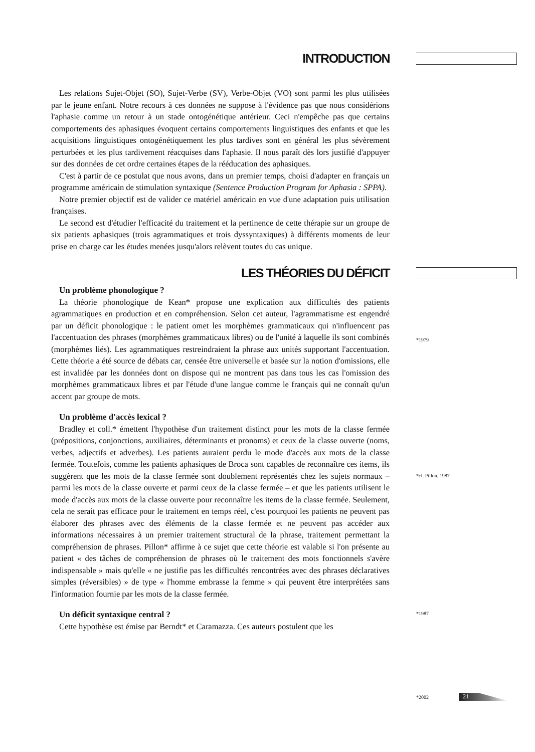INTRODUCTION
Les relations Sujet-Objet (SO), Sujet-Verbe (SV), Verbe-Objet (VO) sont parmi les plus utilisées par le jeune enfant. Notre recours à ces données ne suppose à l'évidence pas que nous considérions l'aphasie comme un retour à un stade ontogénétique antérieur. Ceci n'empêche pas que certains comportements des aphasiques évoquent certains comportements linguistiques des enfants et que les acquisitions linguistiques ontogénétiquement les plus tardives sont en général les plus sévèrement perturbées et les plus tardivement réacquises dans l'aphasie. Il nous paraît dès lors justifié d'appuyer sur des données de cet ordre certaines étapes de la rééducation des aphasiques.
C'est à partir de ce postulat que nous avons, dans un premier temps, choisi d'adapter en français un programme américain de stimulation syntaxique (Sentence Production Program for Aphasia : SPPA).
Notre premier objectif est de valider ce matériel américain en vue d'une adaptation puis utilisation françaises.
Le second est d'étudier l'efficacité du traitement et la pertinence de cette thérapie sur un groupe de six patients aphasiques (trois agrammatiques et trois dyssyntaxiques) à différents moments de leur prise en charge car les études menées jusqu'alors relèvent toutes du cas unique.
LES THÉORIES DU DÉFICIT
Un problème phonologique ?
La théorie phonologique de Kean* propose une explication aux difficultés des patients agrammatiques en production et en compréhension. Selon cet auteur, l'agrammatisme est engendré par un déficit phonologique : le patient omet les morphèmes grammaticaux qui n'influencent pas l'accentuation des phrases (morphèmes grammaticaux libres) ou de l'unité à laquelle ils sont combinés (morphèmes liés). Les agrammatiques restreindraient la phrase aux unités supportant l'accentuation. Cette théorie a été source de débats car, censée être universelle et basée sur la notion d'omissions, elle est invalidée par les données dont on dispose qui ne montrent pas dans tous les cas l'omission des morphèmes grammaticaux libres et par l'étude d'une langue comme le français qui ne connaît qu'un accent par groupe de mots.
Un problème d'accès lexical ?
Bradley et coll.* émettent l'hypothèse d'un traitement distinct pour les mots de la classe fermée (prépositions, conjonctions, auxiliaires, déterminants et pronoms) et ceux de la classe ouverte (noms, verbes, adjectifs et adverbes). Les patients auraient perdu le mode d'accès aux mots de la classe fermée. Toutefois, comme les patients aphasiques de Broca sont capables de reconnaître ces items, ils suggèrent que les mots de la classe fermée sont doublement représentés chez les sujets normaux – parmi les mots de la classe ouverte et parmi ceux de la classe fermée – et que les patients utilisent le mode d'accès aux mots de la classe ouverte pour reconnaître les items de la classe fermée. Seulement, cela ne serait pas efficace pour le traitement en temps réel, c'est pourquoi les patients ne peuvent pas élaborer des phrases avec des éléments de la classe fermée et ne peuvent pas accéder aux informations nécessaires à un premier traitement structural de la phrase, traitement permettant la compréhension de phrases. Pillon* affirme à ce sujet que cette théorie est valable si l'on présente au patient « des tâches de compréhension de phrases où le traitement des mots fonctionnels s'avère indispensable » mais qu'elle « ne justifie pas les difficultés rencontrées avec des phrases déclaratives simples (réversibles) » de type « l'homme embrasse la femme » qui peuvent être interprétées sans l'information fournie par les mots de la classe fermée.
Un déficit syntaxique central ?
Cette hypothèse est émise par Berndt* et Caramazza. Ces auteurs postulent que les
*1979
*cf. Pillon, 1987
*1987
*2002 21